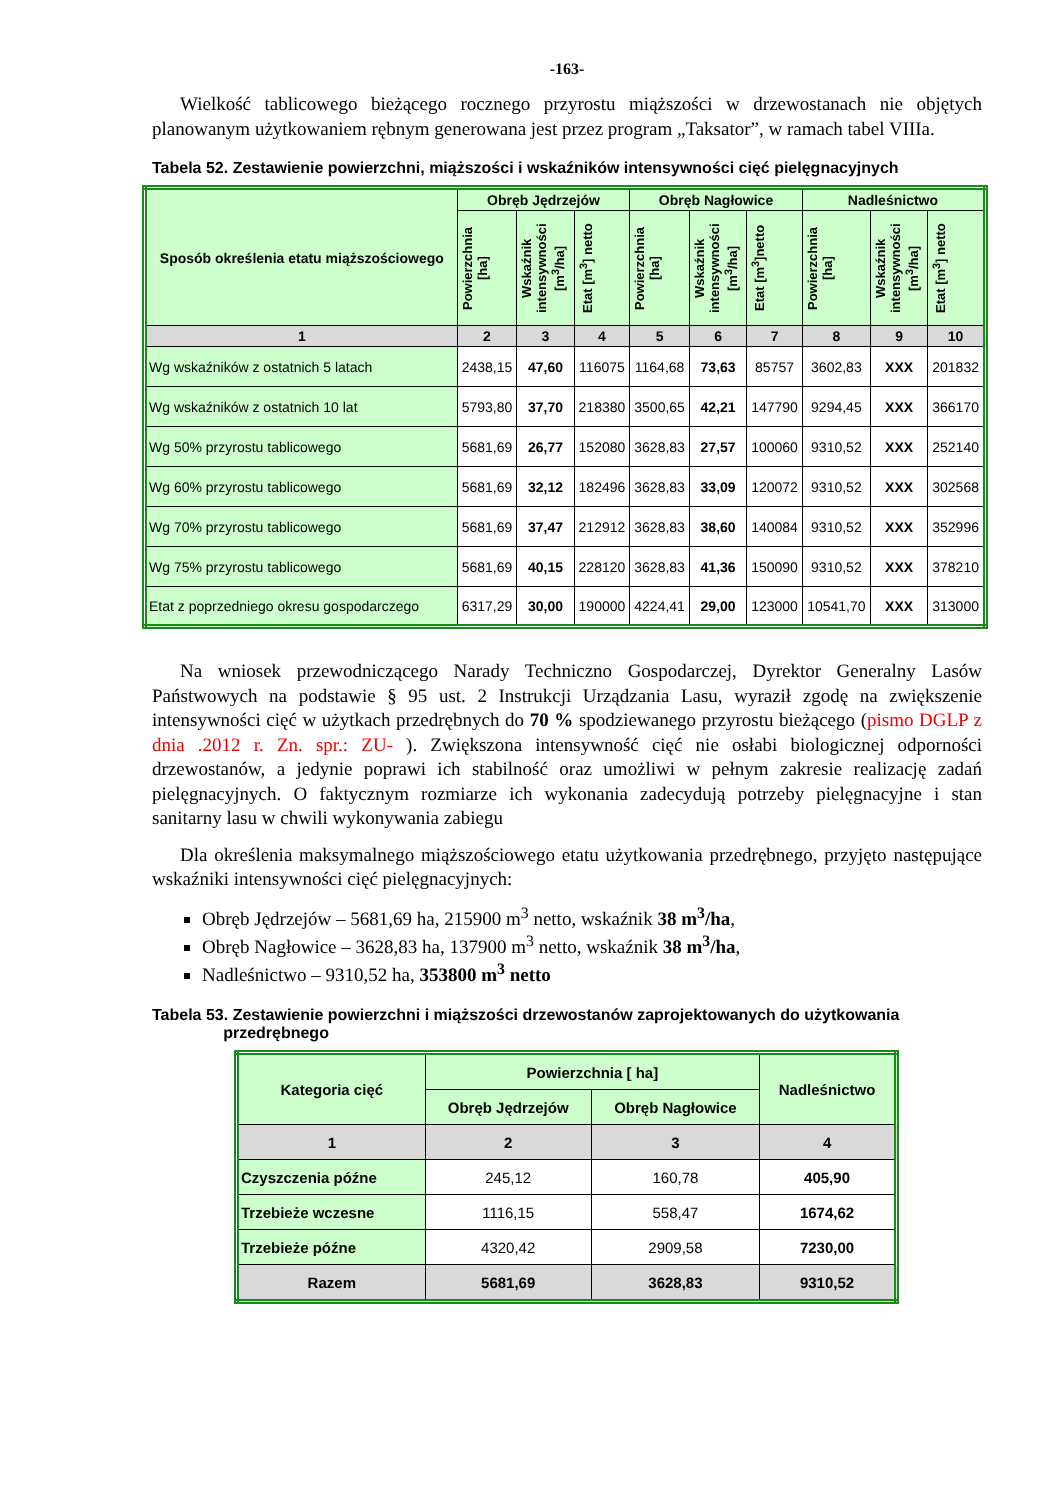-163-
Wielkość tablicowego bieżącego rocznego przyrostu miąższości w drzewostanach nie objętych planowanym użytkowaniem rębnym generowana jest przez program „Taksator”, w ramach tabel VIIIa.
Tabela 52. Zestawienie powierzchni, miąższości i wskaźników intensywności cięć pielęgnacyjnych
| Sposób określenia etatu miąższościowego | Obręb Jędrzejów | | | Obręb Nagłowice | | | Nadleśnictwo | | |
| --- | --- | --- | --- | --- | --- | --- | --- | --- | --- |
| | Powierzchnia [ha] | Wskaźnik intensywności [m<sup>3</sup>/ha] | Etat [m<sup>3</sup>] netto | Powierzchnia [ha] | Wskaźnik intensywności [m<sup>3</sup>/ha] | Etat [m<sup>3</sup>]netto | Powierzchnia [ha] | Wskaźnik intensywności [m<sup>3</sup>/ha] | Etat [m<sup>3</sup>] netto |
| 1 | 2 | 3 | 4 | 5 | 6 | 7 | 8 | 9 | 10 |
| Wg wskaźników z ostatnich 5 latach | 2438,15 | 47,60 | 116075 | 1164,68 | 73,63 | 85757 | 3602,83 | XXX | 201832 |
| Wg wskaźników z ostatnich 10 lat | 5793,80 | 37,70 | 218380 | 3500,65 | 42,21 | 147790 | 9294,45 | XXX | 366170 |
| Wg 50% przyrostu tablicowego | 5681,69 | 26,77 | 152080 | 3628,83 | 27,57 | 100060 | 9310,52 | XXX | 252140 |
| Wg 60% przyrostu tablicowego | 5681,69 | 32,12 | 182496 | 3628,83 | 33,09 | 120072 | 9310,52 | XXX | 302568 |
| Wg 70% przyrostu tablicowego | 5681,69 | 37,47 | 212912 | 3628,83 | 38,60 | 140084 | 9310,52 | XXX | 352996 |
| Wg 75% przyrostu tablicowego | 5681,69 | 40,15 | 228120 | 3628,83 | 41,36 | 150090 | 9310,52 | XXX | 378210 |
| Etat z poprzedniego okresu gospodarczego | 6317,29 | 30,00 | 190000 | 4224,41 | 29,00 | 123000 | 10541,70 | XXX | 313000 |
Na wniosek przewodniczącego Narady Techniczno Gospodarczej, Dyrektor Generalny Lasów Państwowych na podstawie § 95 ust. 2 Instrukcji Urządzania Lasu, wyraził zgodę na zwiększenie intensywności cięć w użytkach przedrębnych do 70 % spodziewanego przyrostu bieżącego (pismo DGLP z dnia .2012 r. Zn. spr.: ZU- ). Zwiększona intensywność cięć nie osłabi biologicznej odporności drzewostanów, a jedynie poprawi ich stabilność oraz umożliwi w pełnym zakresie realizację zadań pielęgnacyjnych. O faktycznym rozmiarze ich wykonania zadecydują potrzeby pielęgnacyjne i stan sanitarny lasu w chwili wykonywania zabiegu
Dla określenia maksymalnego miąższościowego etatu użytkowania przedrębnego, przyjęto następujące wskaźniki intensywności cięć pielęgnacyjnych:
Obręb Jędrzejów – 5681,69 ha, 215900 m<sup>3</sup> netto, wskaźnik 38 m<sup>3</sup>/ha,
Obręb Nagłowice – 3628,83 ha, 137900 m<sup>3</sup> netto, wskaźnik 38 m<sup>3</sup>/ha,
Nadleśnictwo – 9310,52 ha, 353800 m<sup>3</sup> netto
Tabela 53. Zestawienie powierzchni i miąższości drzewostanów zaprojektowanych do użytkowania
przedrębnego
| Kategoria cięć | Powierzchnia [ ha] | | Nadleśnictwo |
| --- | --- | --- | --- |
| | Obręb Jędrzejów | Obręb Nagłowice | |
| 1 | 2 | 3 | 4 |
| Czyszczenia późne | 245,12 | 160,78 | 405,90 |
| Trzebieże wczesne | 1116,15 | 558,47 | 1674,62 |
| Trzebieże późne | 4320,42 | 2909,58 | 7230,00 |
| Razem | 5681,69 | 3628,83 | 9310,52 |